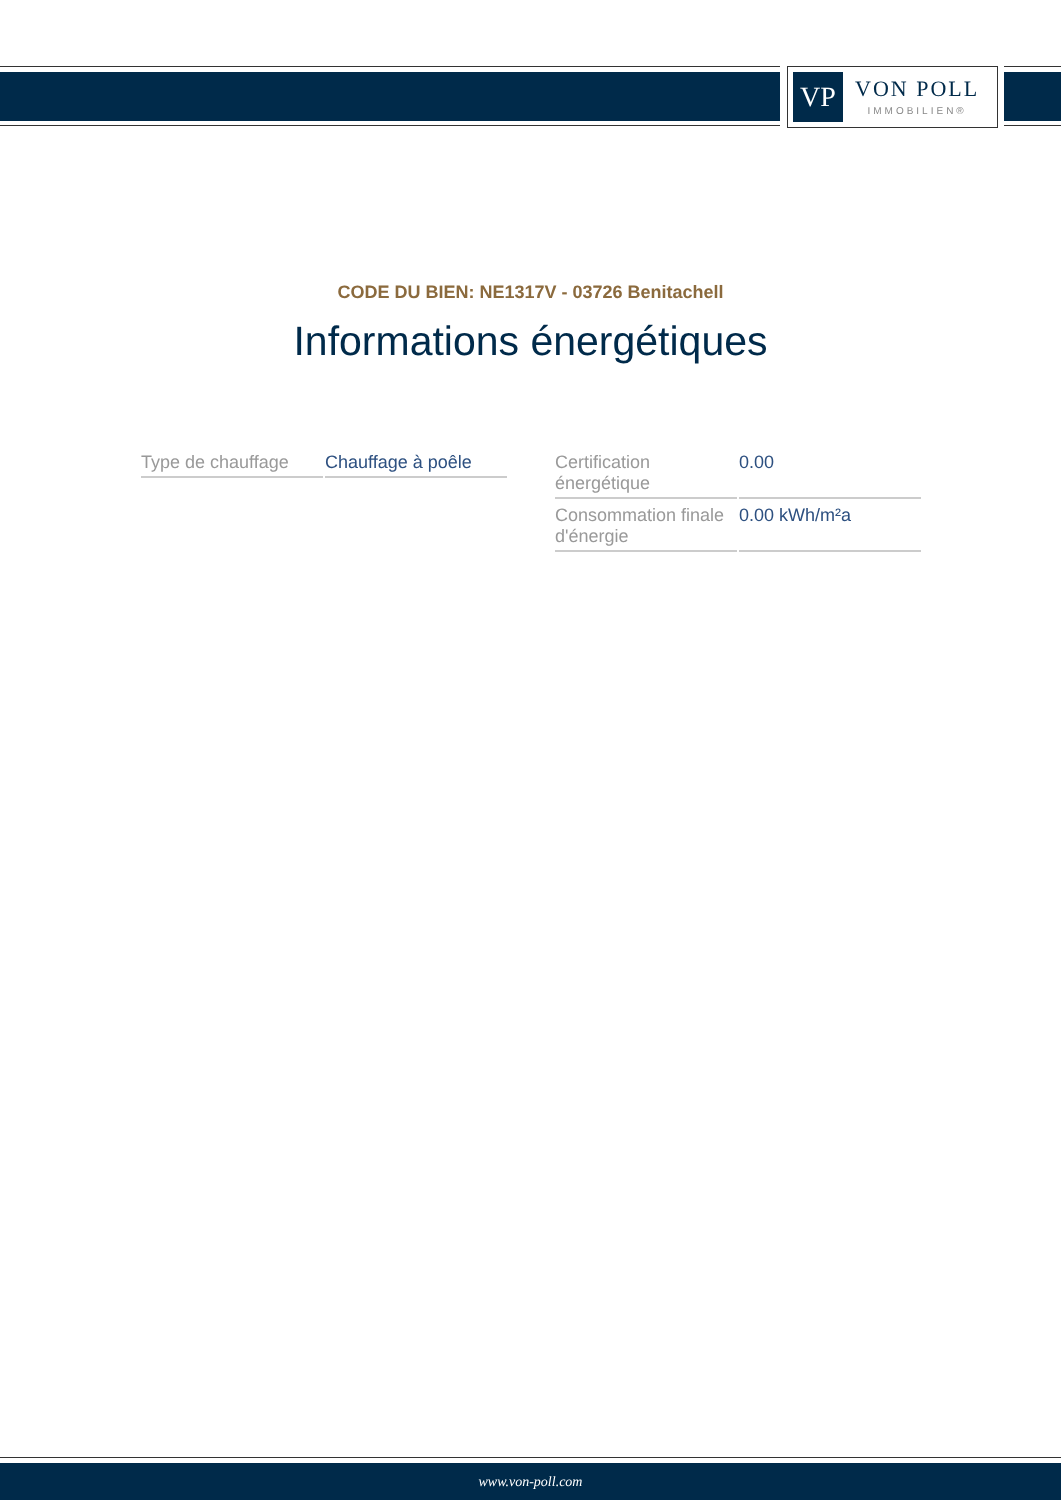VP
VON POLL
IMMOBILIEN®
CODE DU BIEN: NE1317V - 03726 Benitachell
Informations énergétiques
| Type de chauffage | Chauffage à poêle |
| Certification énergétique | 0.00 |
| Consommation finale d'énergie | 0.00 kWh/m²a |
www.von-poll.com